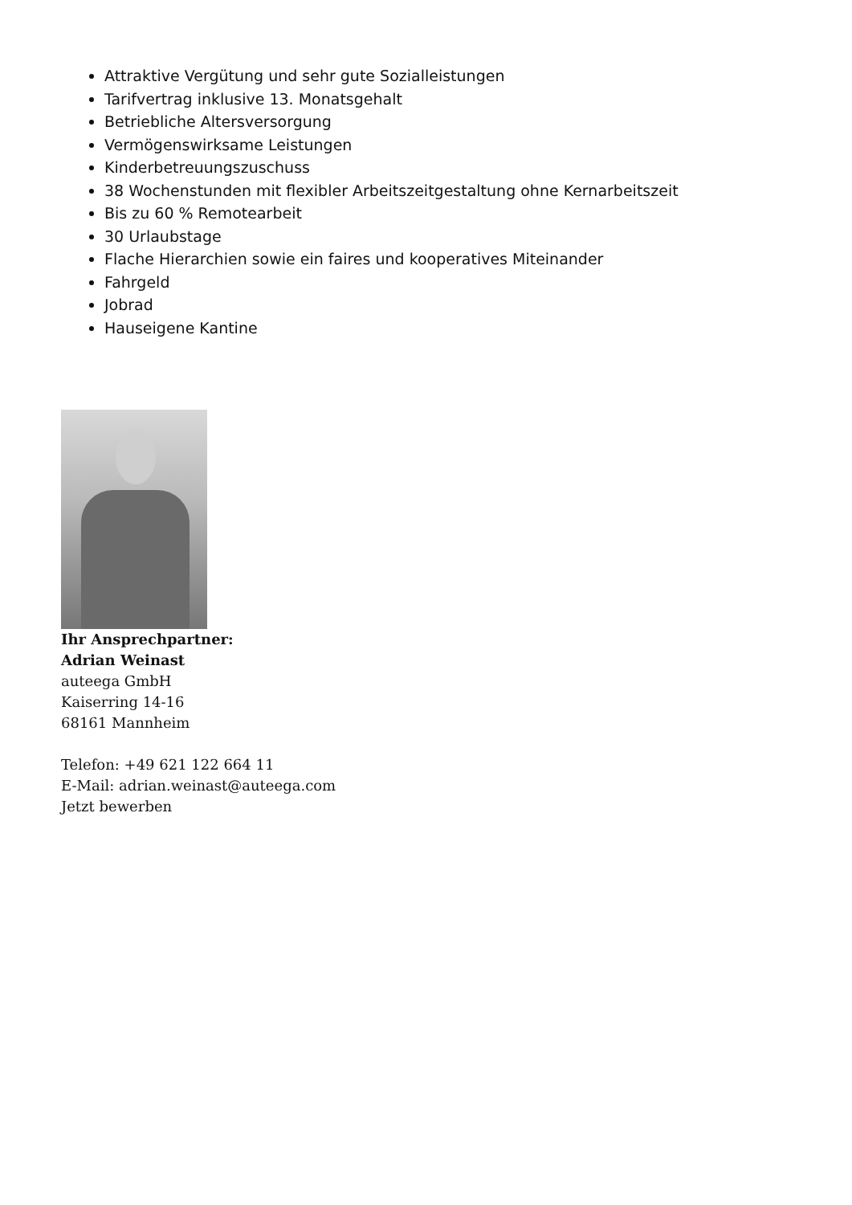Attraktive Vergütung und sehr gute Sozialleistungen
Tarifvertrag inklusive 13. Monatsgehalt
Betriebliche Altersversorgung
Vermögenswirksame Leistungen
Kinderbetreuungszuschuss
38 Wochenstunden mit flexibler Arbeitszeitgestaltung ohne Kernarbeitszeit
Bis zu 60 % Remotearbeit
30 Urlaubstage
Flache Hierarchien sowie ein faires und kooperatives Miteinander
Fahrgeld
Jobrad
Hauseigene Kantine
Ihr Ansprechpartner:
Adrian Weinast
auteega GmbH
Kaiserring 14-16
68161 Mannheim
Telefon: +49 621 122 664 11
E-Mail: adrian.weinast@auteega.com
Jetzt bewerben